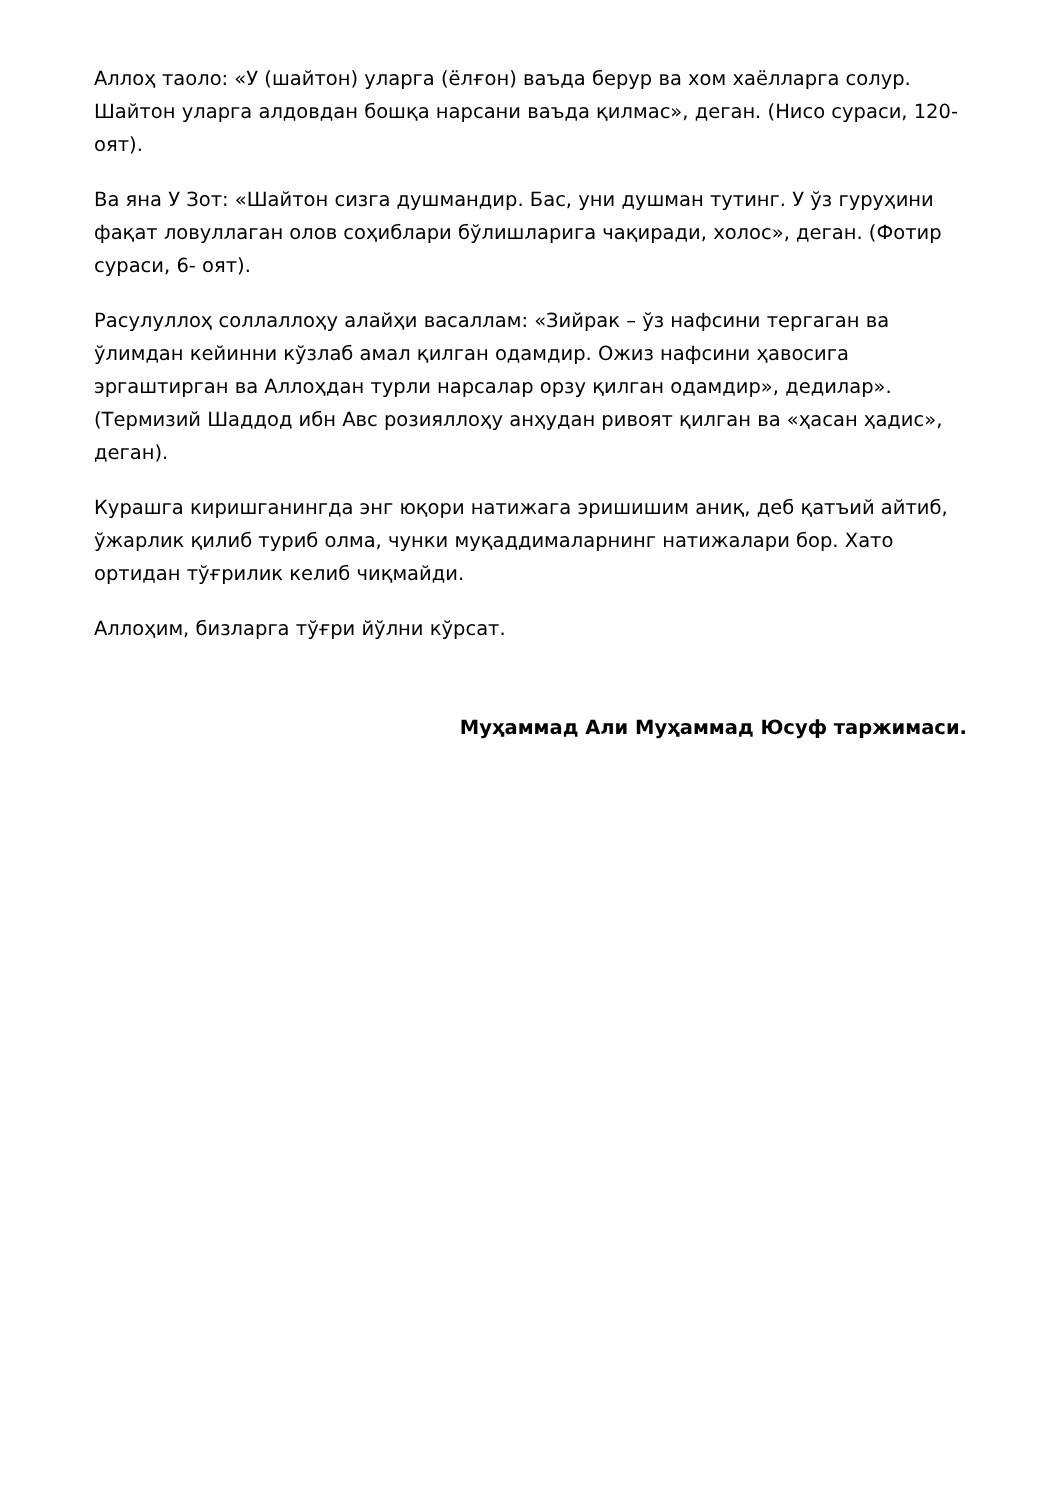Аллоҳ таоло: «У (шайтон) уларга (ёлғон) ваъда берур ва хом хаёлларга солур. Шайтон уларга алдовдан бошқа нарсани ваъда қилмас», деган. (Нисо сураси, 120- оят).
Ва яна У Зот: «Шайтон сизга душмандир. Бас, уни душман тутинг. У ўз гуруҳини фақат ловуллаган олов соҳиблари бўлишларига чақиради, холос», деган. (Фотир сураси, 6- оят).
Расулуллоҳ соллаллоҳу алайҳи васаллам: «Зийрак – ўз нафсини тергаган ва ўлимдан кейинни кўзлаб амал қилган одамдир. Ожиз нафсини ҳавосига эргаштирган ва Аллоҳдан турли нарсалар орзу қилган одамдир», дедилар». (Термизий Шаддод ибн Авс розияллоҳу анҳудан ривоят қилган ва «ҳасан ҳадис», деган).
Курашга киришганингда энг юқори натижага эришишим аниқ, деб қатъий айтиб, ўжарлик қилиб туриб олма, чунки муқаддималарнинг натижалари бор. Хато ортидан тўғрилик келиб чиқмайди.
Аллоҳим, бизларга тўғри йўлни кўрсат.
Муҳаммад Али Муҳаммад Юсуф таржимаси.